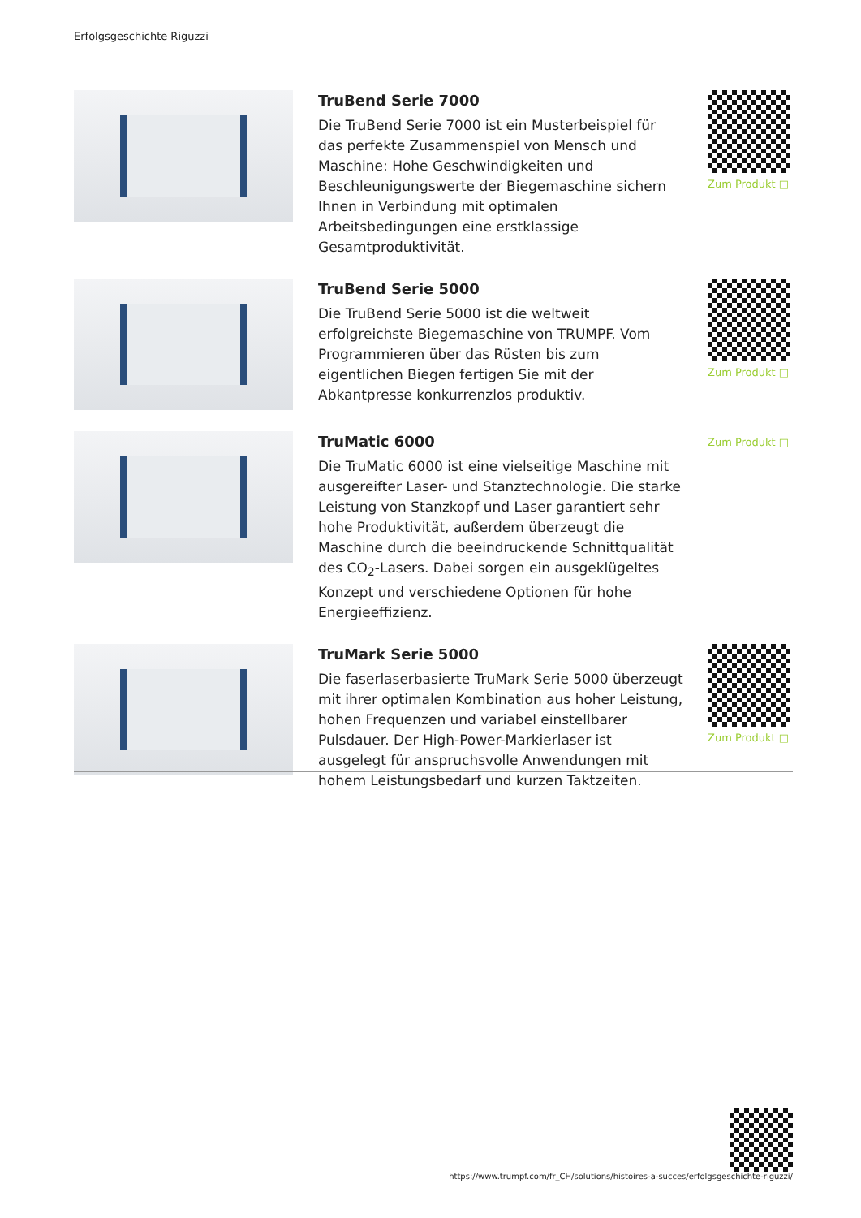Erfolgsgeschichte Riguzzi
TruBend Serie 7000
Die TruBend Serie 7000 ist ein Musterbeispiel für das perfekte Zusammenspiel von Mensch und Maschine: Hohe Geschwindigkeiten und Beschleunigungswerte der Biegemaschine sichern Ihnen in Verbindung mit optimalen Arbeitsbedingungen eine erstklassige Gesamtproduktivität.
Zum Produkt □
TruBend Serie 5000
Die TruBend Serie 5000 ist die weltweit erfolgreichste Biegemaschine von TRUMPF. Vom Programmieren über das Rüsten bis zum eigentlichen Biegen fertigen Sie mit der Abkantpresse konkurrenzlos produktiv.
Zum Produkt □
TruMatic 6000
Die TruMatic 6000 ist eine vielseitige Maschine mit ausgereifter Laser- und Stanztechnologie. Die starke Leistung von Stanzkopf und Laser garantiert sehr hohe Produktivität, außerdem überzeugt die Maschine durch die beeindruckende Schnittqualität des CO<sub>2</sub>-Lasers. Dabei sorgen ein ausgeklügeltes Konzept und verschiedene Optionen für hohe Energieeffizienz.
Zum Produkt □
TruMark Serie 5000
Die faserlaserbasierte TruMark Serie 5000 überzeugt mit ihrer optimalen Kombination aus hoher Leistung, hohen Frequenzen und variabel einstellbarer Pulsdauer. Der High-Power-Markierlaser ist ausgelegt für anspruchsvolle Anwendungen mit hohem Leistungsbedarf und kurzen Taktzeiten.
Zum Produkt □
https://www.trumpf.com/fr_CH/solutions/histoires-a-succes/erfolgsgeschichte-riguzzi/